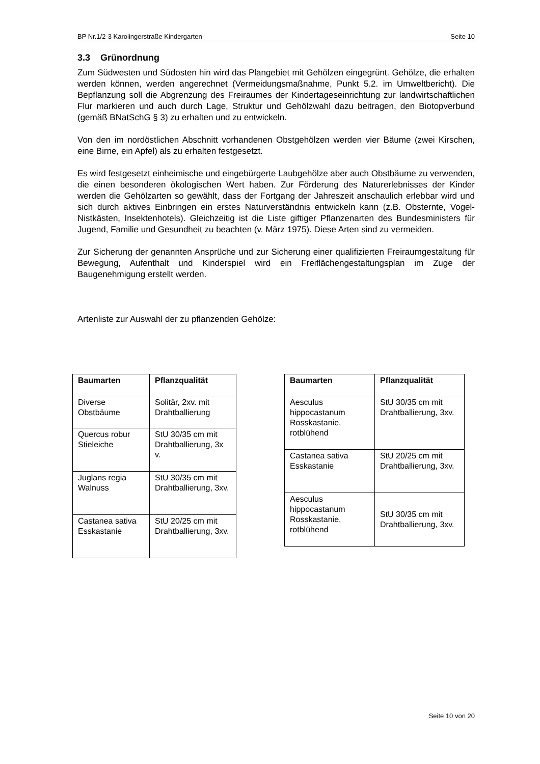BP Nr.1/2-3 Karolingerstraße Kindergarten Seite 10
3.3 Grünordnung
Zum Südwesten und Südosten hin wird das Plangebiet mit Gehölzen eingegrünt. Gehölze, die erhalten werden können, werden angerechnet (Vermeidungsmaßnahme, Punkt 5.2. im Umweltbericht). Die Bepflanzung soll die Abgrenzung des Freiraumes der Kindertageseinrichtung zur landwirtschaftlichen Flur markieren und auch durch Lage, Struktur und Gehölzwahl dazu beitragen, den Biotopverbund (gemäß BNatSchG § 3) zu erhalten und zu entwickeln.
Von den im nordöstlichen Abschnitt vorhandenen Obstgehölzen werden vier Bäume (zwei Kirschen, eine Birne, ein Apfel) als zu erhalten festgesetzt.
Es wird festgesetzt einheimische und eingebürgerte Laubgehölze aber auch Obstbäume zu verwenden, die einen besonderen ökologischen Wert haben. Zur Förderung des Naturerlebnisses der Kinder werden die Gehölzarten so gewählt, dass der Fortgang der Jahreszeit anschaulich erlebbar wird und sich durch aktives Einbringen ein erstes Naturverständnis entwickeln kann (z.B. Obsternte, Vogel-Nistkästen, Insektenhotels). Gleichzeitig ist die Liste giftiger Pflanzenarten des Bundesministers für Jugend, Familie und Gesundheit zu beachten (v. März 1975). Diese Arten sind zu vermeiden.
Zur Sicherung der genannten Ansprüche und zur Sicherung einer qualifizierten Freiraumgestaltung für Bewegung, Aufenthalt und Kinderspiel wird ein Freiflächengestaltungsplan im Zuge der Baugenehmigung erstellt werden.
Artenliste zur Auswahl der zu pflanzenden Gehölze:
| Baumarten | Pflanzqualität |
| --- | --- |
| Diverse Obstbäume | Solitär, 2xv. mit Drahtballierung |
| Quercus robur Stieleiche | StU 30/35 cm mit Drahtballierung, 3x v. |
| Juglans regia Walnuss | StU 30/35 cm mit Drahtballierung, 3xv. |
| Castanea sativa Esskastanie | StU 20/25 cm mit Drahtballierung, 3xv. |
| Baumarten | Pflanzqualität |
| --- | --- |
| Aesculus hippocastanum Rosskastanie, rotblühend | StU 30/35 cm mit Drahtballierung, 3xv. |
| Castanea sativa Esskastanie | StU 20/25 cm mit Drahtballierung, 3xv. |
| Aesculus hippocastanum Rosskastanie, rotblühend | StU 30/35 cm mit Drahtballierung, 3xv. |
Seite 10 von 20